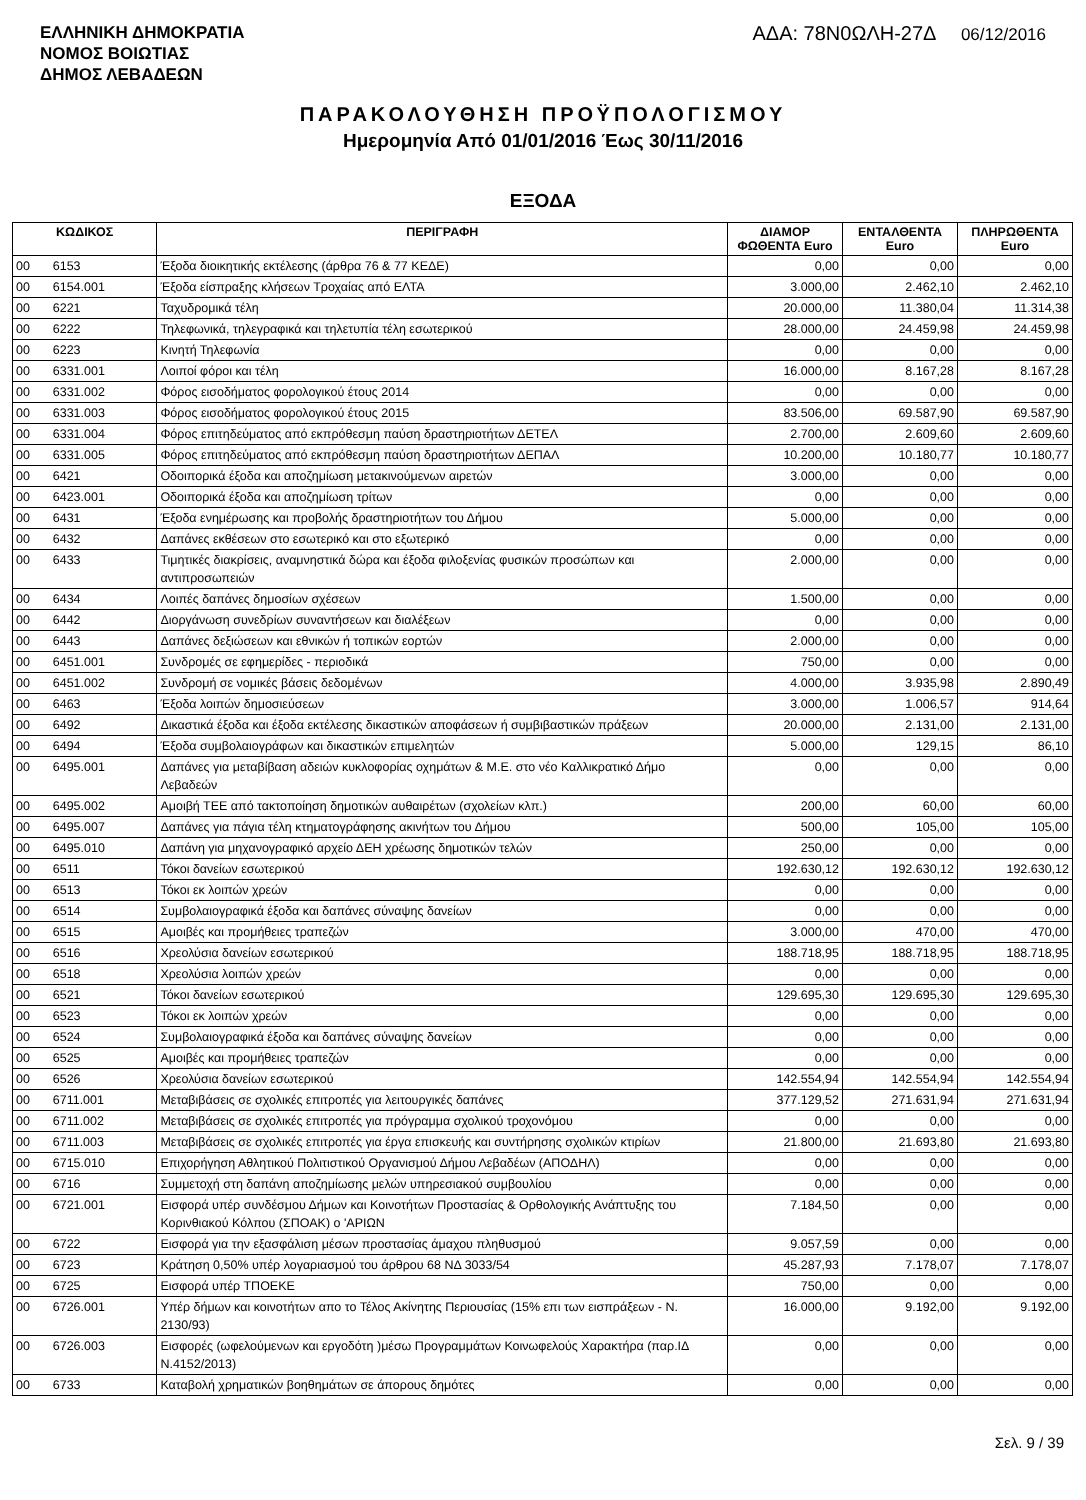ΕΛΛΗΝΙΚΗ ΔΗΜΟΚΡΑΤΙΑ
ΝΟΜΟΣ ΒΟΙΩΤΙΑΣ
ΔΗΜΟΣ ΛΕΒΑΔΕΩΝ
ΑΔΑ: 78Ν0ΩΛΗ-27Δ 06/12/2016
ΠΑΡΑΚΟΛΟΥΘΗΣΗ ΠΡΟΫΠΟΛΟΓΙΣΜΟΥ
Ημερομηνία Από 01/01/2016 Έως 30/11/2016
ΕΞΟΔΑ
| ΚΩΔΙΚΟΣ | | ΠΕΡΙΓΡΑΦΗ | ΔΙΑΜΟΡ ΦΩΘΕΝΤΑ Euro | ΕΝΤΑΛΘΕΝΤΑ Euro | ΠΛΗΡΩΘΕΝΤΑ Euro |
| --- | --- | --- | --- | --- | --- |
| 00 | 6153 | Έξοδα διοικητικής εκτέλεσης (άρθρα 76 & 77 ΚΕΔΕ) | 0,00 | 0,00 | 0,00 |
| 00 | 6154.001 | Έξοδα είσπραξης κλήσεων Τροχαίας από ΕΛΤΑ | 3.000,00 | 2.462,10 | 2.462,10 |
| 00 | 6221 | Ταχυδρομικά τέλη | 20.000,00 | 11.380,04 | 11.314,38 |
| 00 | 6222 | Τηλεφωνικά, τηλεγραφικά και τηλετυπία τέλη εσωτερικού | 28.000,00 | 24.459,98 | 24.459,98 |
| 00 | 6223 | Κινητή Τηλεφωνία | 0,00 | 0,00 | 0,00 |
| 00 | 6331.001 | Λοιποί φόροι και τέλη | 16.000,00 | 8.167,28 | 8.167,28 |
| 00 | 6331.002 | Φόρος εισοδήματος φορολογικού έτους 2014 | 0,00 | 0,00 | 0,00 |
| 00 | 6331.003 | Φόρος εισοδήματος φορολογικού έτους 2015 | 83.506,00 | 69.587,90 | 69.587,90 |
| 00 | 6331.004 | Φόρος επιτηδεύματος από εκπρόθεσμη παύση δραστηριοτήτων ΔΕΤΕΛ | 2.700,00 | 2.609,60 | 2.609,60 |
| 00 | 6331.005 | Φόρος επιτηδεύματος από εκπρόθεσμη παύση δραστηριοτήτων ΔΕΠΑΛ | 10.200,00 | 10.180,77 | 10.180,77 |
| 00 | 6421 | Οδοιπορικά έξοδα και αποζημίωση μετακινούμενων αιρετών | 3.000,00 | 0,00 | 0,00 |
| 00 | 6423.001 | Οδοιπορικά έξοδα και αποζημίωση τρίτων | 0,00 | 0,00 | 0,00 |
| 00 | 6431 | Έξοδα ενημέρωσης και προβολής δραστηριοτήτων του Δήμου | 5.000,00 | 0,00 | 0,00 |
| 00 | 6432 | Δαπάνες εκθέσεων στο εσωτερικό και στο εξωτερικό | 0,00 | 0,00 | 0,00 |
| 00 | 6433 | Τιμητικές διακρίσεις, αναμνηστικά δώρα και έξοδα φιλοξενίας φυσικών προσώπων και αντιπροσωπειών | 2.000,00 | 0,00 | 0,00 |
| 00 | 6434 | Λοιπές δαπάνες δημοσίων σχέσεων | 1.500,00 | 0,00 | 0,00 |
| 00 | 6442 | Διοργάνωση συνεδρίων συναντήσεων και διαλέξεων | 0,00 | 0,00 | 0,00 |
| 00 | 6443 | Δαπάνες δεξιώσεων και εθνικών ή τοπικών εορτών | 2.000,00 | 0,00 | 0,00 |
| 00 | 6451.001 | Συνδρομές σε εφημερίδες - περιοδικά | 750,00 | 0,00 | 0,00 |
| 00 | 6451.002 | Συνδρομή σε νομικές βάσεις δεδομένων | 4.000,00 | 3.935,98 | 2.890,49 |
| 00 | 6463 | Έξοδα λοιπών δημοσιεύσεων | 3.000,00 | 1.006,57 | 914,64 |
| 00 | 6492 | Δικαστικά έξοδα και έξοδα εκτέλεσης δικαστικών αποφάσεων ή συμβιβαστικών πράξεων | 20.000,00 | 2.131,00 | 2.131,00 |
| 00 | 6494 | Έξοδα συμβολαιογράφων και δικαστικών επιμελητών | 5.000,00 | 129,15 | 86,10 |
| 00 | 6495.001 | Δαπάνες για μεταβίβαση αδειών κυκλοφορίας οχημάτων & Μ.Ε. στο νέο Καλλικρατικό Δήμο Λεβαδεών | 0,00 | 0,00 | 0,00 |
| 00 | 6495.002 | Αμοιβή ΤΕΕ από τακτοποίηση δημοτικών αυθαιρέτων (σχολείων κλπ.) | 200,00 | 60,00 | 60,00 |
| 00 | 6495.007 | Δαπάνες για πάγια τέλη κτηματογράφησης ακινήτων του Δήμου | 500,00 | 105,00 | 105,00 |
| 00 | 6495.010 | Δαπάνη για μηχανογραφικό αρχείο ΔΕΗ χρέωσης δημοτικών τελών | 250,00 | 0,00 | 0,00 |
| 00 | 6511 | Τόκοι δανείων εσωτερικού | 192.630,12 | 192.630,12 | 192.630,12 |
| 00 | 6513 | Τόκοι εκ λοιπών χρεών | 0,00 | 0,00 | 0,00 |
| 00 | 6514 | Συμβολαιογραφικά έξοδα και δαπάνες σύναψης δανείων | 0,00 | 0,00 | 0,00 |
| 00 | 6515 | Αμοιβές και προμήθειες τραπεζών | 3.000,00 | 470,00 | 470,00 |
| 00 | 6516 | Χρεολύσια δανείων εσωτερικού | 188.718,95 | 188.718,95 | 188.718,95 |
| 00 | 6518 | Χρεολύσια λοιπών χρεών | 0,00 | 0,00 | 0,00 |
| 00 | 6521 | Τόκοι δανείων εσωτερικού | 129.695,30 | 129.695,30 | 129.695,30 |
| 00 | 6523 | Τόκοι εκ λοιπών χρεών | 0,00 | 0,00 | 0,00 |
| 00 | 6524 | Συμβολαιογραφικά έξοδα και δαπάνες σύναψης δανείων | 0,00 | 0,00 | 0,00 |
| 00 | 6525 | Αμοιβές και προμήθειες τραπεζών | 0,00 | 0,00 | 0,00 |
| 00 | 6526 | Χρεολύσια δανείων εσωτερικού | 142.554,94 | 142.554,94 | 142.554,94 |
| 00 | 6711.001 | Μεταβιβάσεις σε σχολικές επιτροπές για λειτουργικές δαπάνες | 377.129,52 | 271.631,94 | 271.631,94 |
| 00 | 6711.002 | Μεταβιβάσεις σε σχολικές επιτροπές για πρόγραμμα σχολικού τροχονόμου | 0,00 | 0,00 | 0,00 |
| 00 | 6711.003 | Μεταβιβάσεις σε σχολικές επιτροπές για έργα επισκευής και συντήρησης σχολικών κτιρίων | 21.800,00 | 21.693,80 | 21.693,80 |
| 00 | 6715.010 | Επιχορήγηση Αθλητικού Πολιτιστικού Οργανισμού Δήμου Λεβαδέων (ΑΠΟΔΗΛ) | 0,00 | 0,00 | 0,00 |
| 00 | 6716 | Συμμετοχή στη δαπάνη αποζημίωσης μελών υπηρεσιακού συμβουλίου | 0,00 | 0,00 | 0,00 |
| 00 | 6721.001 | Εισφορά υπέρ συνδέσμου Δήμων και Κοινοτήτων Προστασίας & Ορθολογικής Ανάπτυξης του Κορινθιακού Κόλπου (ΣΠΟΑΚ) ο 'ΑΡΙΩΝ | 7.184,50 | 0,00 | 0,00 |
| 00 | 6722 | Εισφορά για την εξασφάλιση μέσων προστασίας άμαχου πληθυσμού | 9.057,59 | 0,00 | 0,00 |
| 00 | 6723 | Κράτηση 0,50% υπέρ λογαριασμού του άρθρου 68 ΝΔ 3033/54 | 45.287,93 | 7.178,07 | 7.178,07 |
| 00 | 6725 | Εισφορά υπέρ ΤΠΟΕΚΕ | 750,00 | 0,00 | 0,00 |
| 00 | 6726.001 | Υπέρ δήμων και κοινοτήτων απο το Τέλος Ακίνητης Περιουσίας (15% επι των εισπράξεων - Ν. 2130/93) | 16.000,00 | 9.192,00 | 9.192,00 |
| 00 | 6726.003 | Εισφορές (ωφελούμενων και εργοδότη )μέσω Προγραμμάτων Κοινωφελούς Χαρακτήρα (παρ.ΙΔ Ν.4152/2013) | 0,00 | 0,00 | 0,00 |
| 00 | 6733 | Καταβολή χρηματικών βοηθημάτων σε άπορους δημότες | 0,00 | 0,00 | 0,00 |
Σελ. 9 / 39